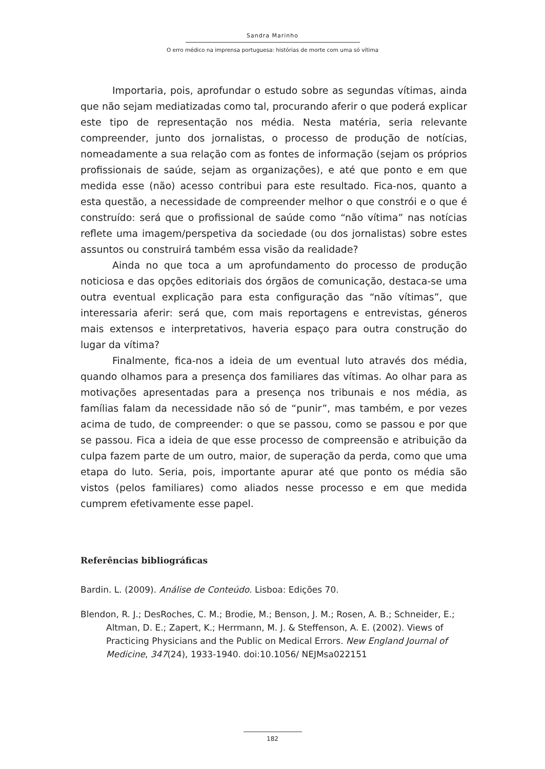Sandra Marinho
O erro médico na imprensa portuguesa: histórias de morte com uma só vítima
Importaria, pois, aprofundar o estudo sobre as segundas vítimas, ainda que não sejam mediatizadas como tal, procurando aferir o que poderá explicar este tipo de representação nos média. Nesta matéria, seria relevante compreender, junto dos jornalistas, o processo de produção de notícias, nomeadamente a sua relação com as fontes de informação (sejam os próprios profissionais de saúde, sejam as organizações), e até que ponto e em que medida esse (não) acesso contribui para este resultado. Fica-nos, quanto a esta questão, a necessidade de compreender melhor o que constrói e o que é construído: será que o profissional de saúde como “não vítima” nas notícias reflete uma imagem/perspetiva da sociedade (ou dos jornalistas) sobre estes assuntos ou construirá também essa visão da realidade?
Ainda no que toca a um aprofundamento do processo de produção noticiosa e das opções editoriais dos órgãos de comunicação, destaca-se uma outra eventual explicação para esta configuração das “não vítimas”, que interessaria aferir: será que, com mais reportagens e entrevistas, géneros mais extensos e interpretativos, haveria espaço para outra construção do lugar da vítima?
Finalmente, fica-nos a ideia de um eventual luto através dos média, quando olhamos para a presença dos familiares das vítimas. Ao olhar para as motivações apresentadas para a presença nos tribunais e nos média, as famílias falam da necessidade não só de “punir”, mas também, e por vezes acima de tudo, de compreender: o que se passou, como se passou e por que se passou. Fica a ideia de que esse processo de compreensão e atribuição da culpa fazem parte de um outro, maior, de superação da perda, como que uma etapa do luto. Seria, pois, importante apurar até que ponto os média são vistos (pelos familiares) como aliados nesse processo e em que medida cumprem efetivamente esse papel.
Referências bibliográficas
Bardin. L. (2009). Análise de Conteúdo. Lisboa: Edições 70.
Blendon, R. J.; DesRoches, C. M.; Brodie, M.; Benson, J. M.; Rosen, A. B.; Schneider, E.; Altman, D. E.; Zapert, K.; Herrmann, M. J. & Steffenson, A. E. (2002). Views of Practicing Physicians and the Public on Medical Errors. New England Journal of Medicine, 347(24), 1933-1940. doi:10.1056/ NEJMsa022151
182